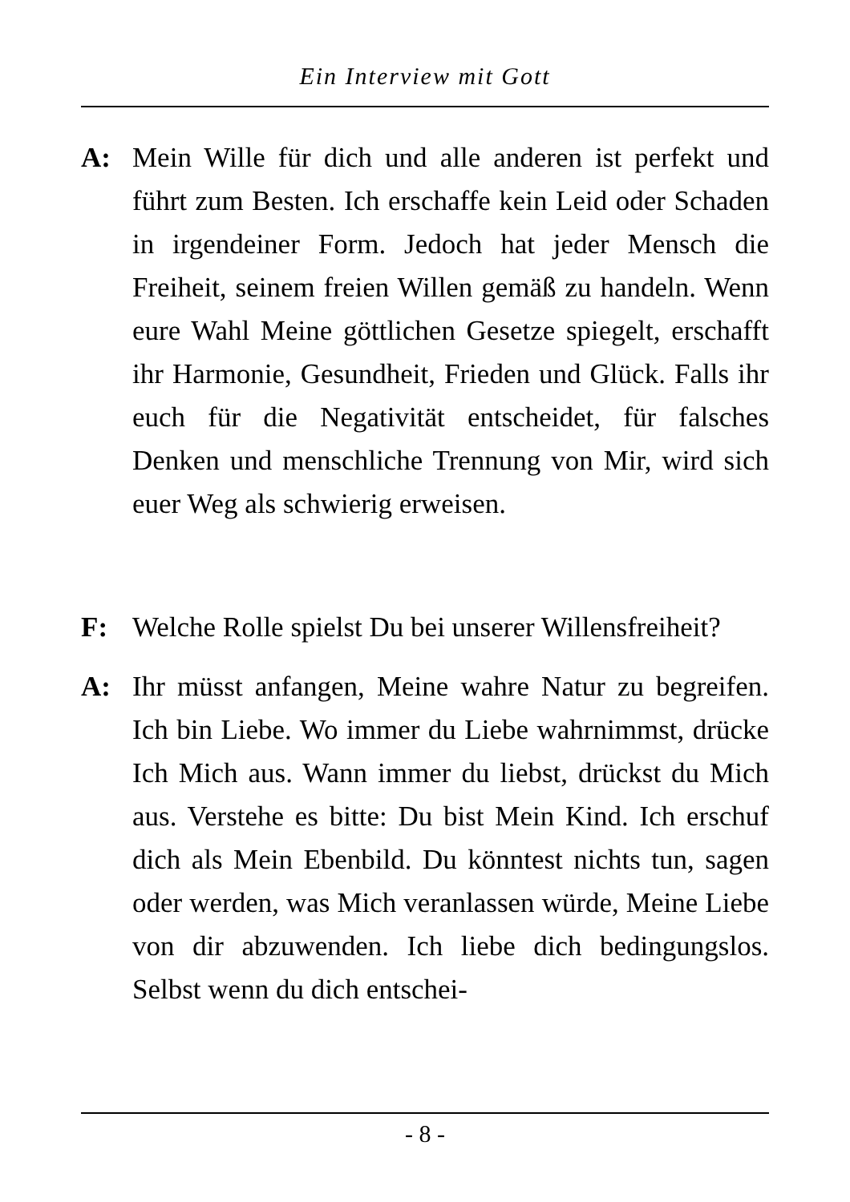Ein Interview mit Gott
A: Mein Wille für dich und alle anderen ist perfekt und führt zum Besten. Ich erschaffe kein Leid oder Schaden in irgendeiner Form. Jedoch hat jeder Mensch die Freiheit, seinem freien Willen gemäß zu handeln. Wenn eure Wahl Meine göttlichen Gesetze spiegelt, erschafft ihr Harmonie, Gesundheit, Frieden und Glück. Falls ihr euch für die Negativität entscheidet, für falsches Denken und menschliche Trennung von Mir, wird sich euer Weg als schwierig erweisen.
F: Welche Rolle spielst Du bei unserer Willensfreiheit?
A: Ihr müsst anfangen, Meine wahre Natur zu begreifen. Ich bin Liebe. Wo immer du Liebe wahrnimmst, drücke Ich Mich aus. Wann immer du liebst, drückst du Mich aus. Verstehe es bitte: Du bist Mein Kind. Ich erschuf dich als Mein Ebenbild. Du könntest nichts tun, sagen oder werden, was Mich veranlassen würde, Meine Liebe von dir abzuwenden. Ich liebe dich bedingungslos. Selbst wenn du dich entschei-
- 8 -